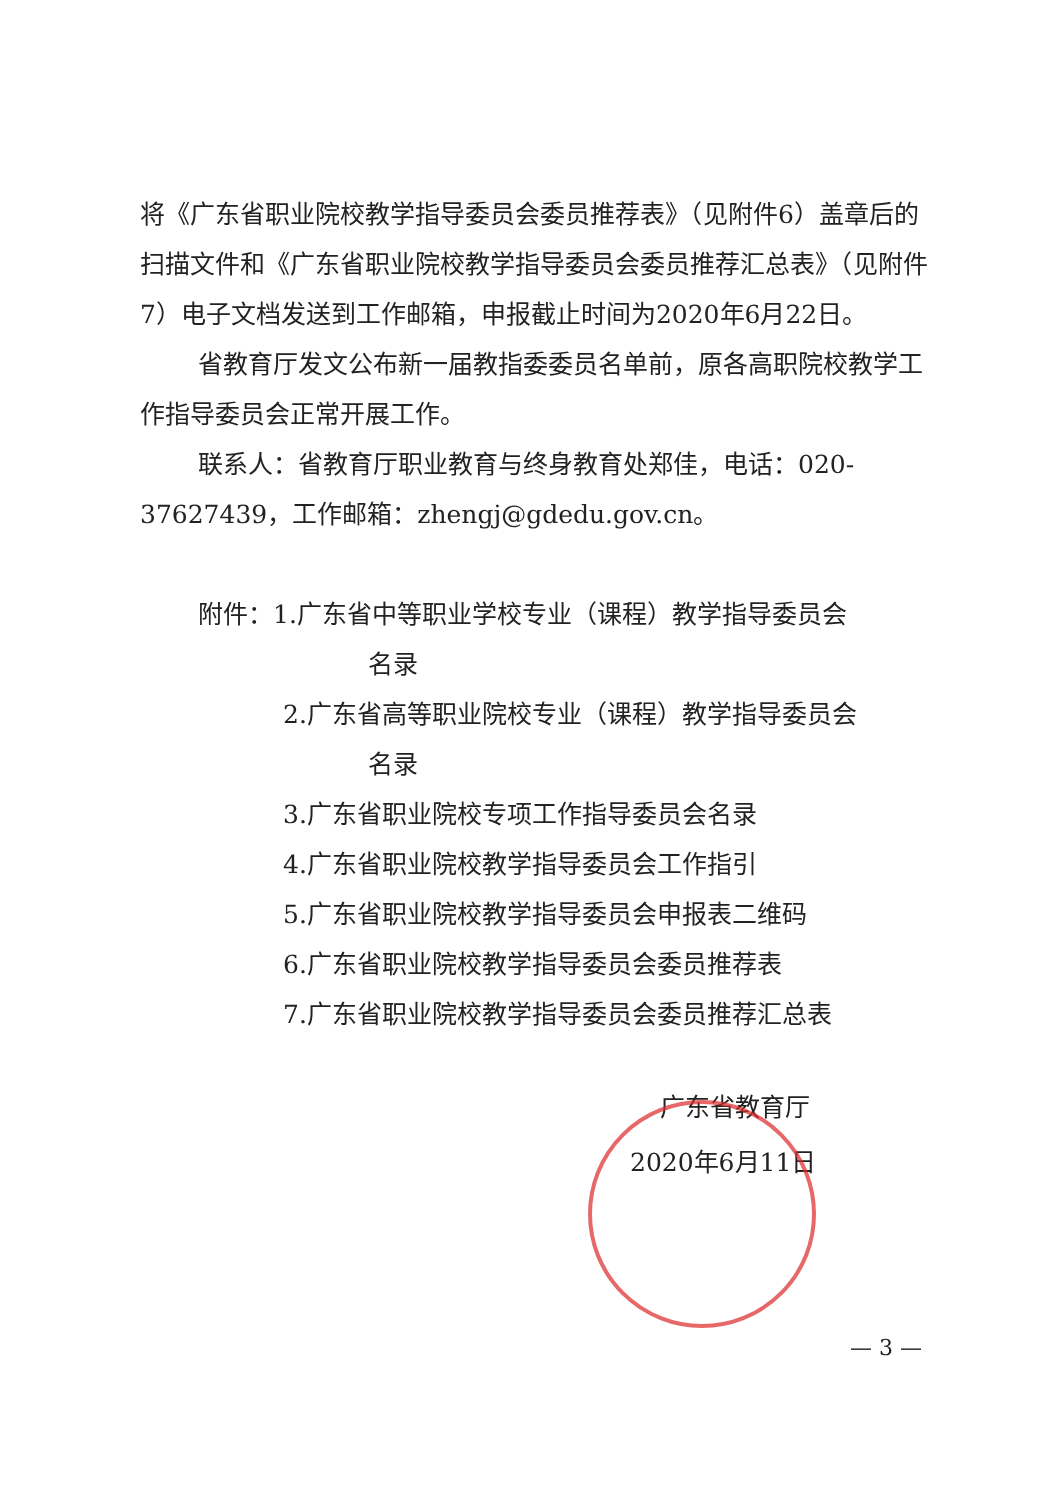将《广东省职业院校教学指导委员会委员推荐表》（见附件6）盖章后的扫描文件和《广东省职业院校教学指导委员会委员推荐汇总表》（见附件7）电子文档发送到工作邮箱，申报截止时间为2020年6月22日。
省教育厅发文公布新一届教指委委员名单前，原各高职院校教学工作指导委员会正常开展工作。
联系人：省教育厅职业教育与终身教育处郑佳，电话：020-37627439，工作邮箱：zhengj@gdedu.gov.cn。
附件：1.广东省中等职业学校专业（课程）教学指导委员会
名录
2.广东省高等职业院校专业（课程）教学指导委员会
名录
3.广东省职业院校专项工作指导委员会名录
4.广东省职业院校教学指导委员会工作指引
5.广东省职业院校教学指导委员会申报表二维码
6.广东省职业院校教学指导委员会委员推荐表
7.广东省职业院校教学指导委员会委员推荐汇总表
广东省教育厅
2020年6月11日
— 3 —